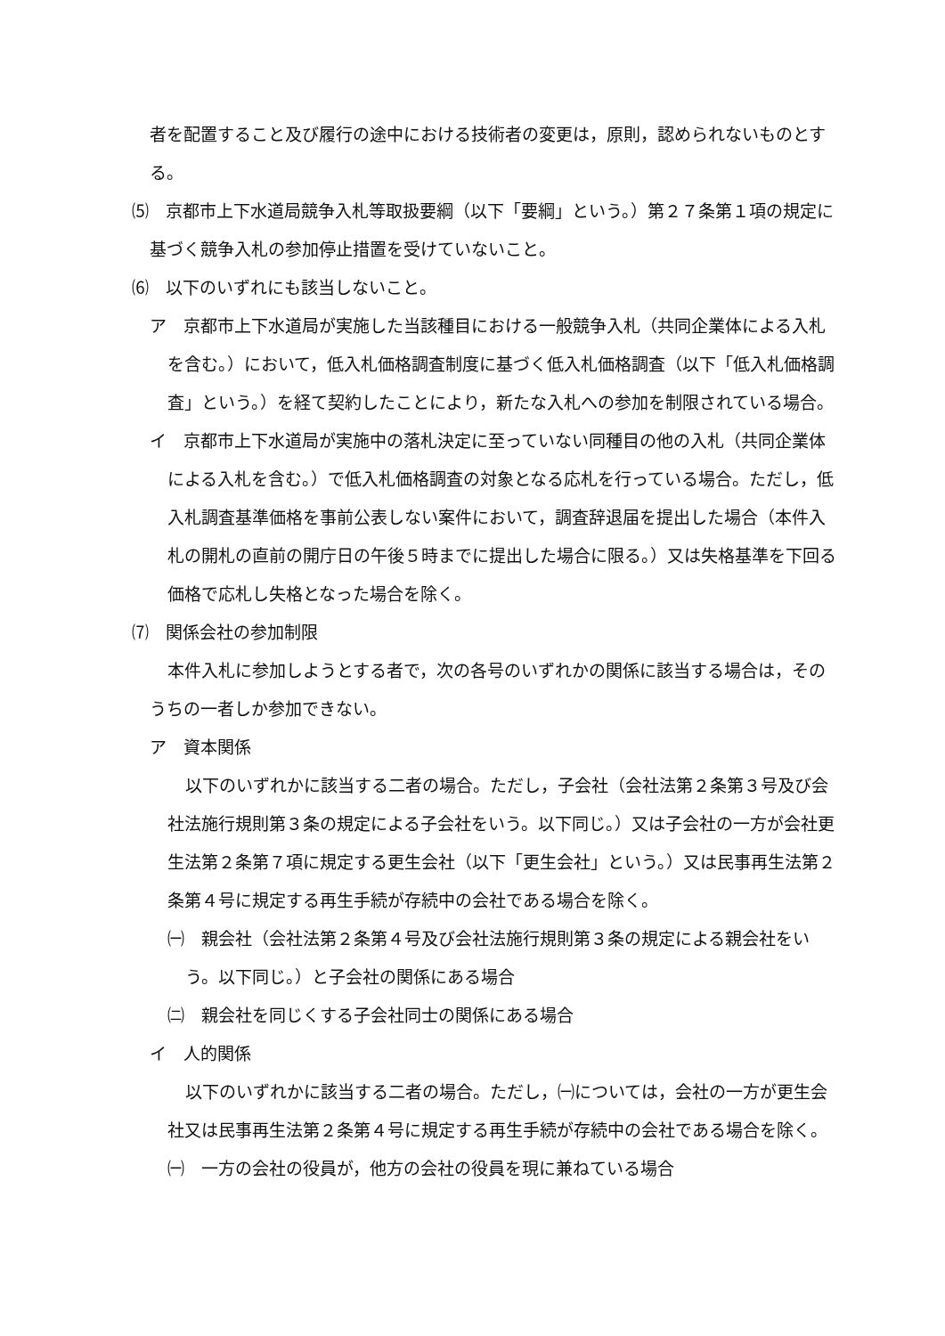者を配置すること及び履行の途中における技術者の変更は，原則，認められないものとする。
⑸　京都市上下水道局競争入札等取扱要綱（以下「要綱」という。）第２７条第１項の規定に基づく競争入札の参加停止措置を受けていないこと。
⑹　以下のいずれにも該当しないこと。
ア　京都市上下水道局が実施した当該種目における一般競争入札（共同企業体による入札を含む。）において，低入札価格調査制度に基づく低入札価格調査（以下「低入札価格調査」という。）を経て契約したことにより，新たな入札への参加を制限されている場合。
イ　京都市上下水道局が実施中の落札決定に至っていない同種目の他の入札（共同企業体による入札を含む。）で低入札価格調査の対象となる応札を行っている場合。ただし，低入札調査基準価格を事前公表しない案件において，調査辞退届を提出した場合（本件入札の開札の直前の開庁日の午後５時までに提出した場合に限る。）又は失格基準を下回る価格で応札し失格となった場合を除く。
⑺　関係会社の参加制限
本件入札に参加しようとする者で，次の各号のいずれかの関係に該当する場合は，そのうちの一者しか参加できない。
ア　資本関係
以下のいずれかに該当する二者の場合。ただし，子会社（会社法第２条第３号及び会社法施行規則第３条の規定による子会社をいう。以下同じ。）又は子会社の一方が会社更生法第２条第７項に規定する更生会社（以下「更生会社」という。）又は民事再生法第２条第４号に規定する再生手続が存続中の会社である場合を除く。
㈠　親会社（会社法第２条第４号及び会社法施行規則第３条の規定による親会社をいう。以下同じ。）と子会社の関係にある場合
㈡　親会社を同じくする子会社同士の関係にある場合
イ　人的関係
以下のいずれかに該当する二者の場合。ただし，㈠については，会社の一方が更生会社又は民事再生法第２条第４号に規定する再生手続が存続中の会社である場合を除く。
㈠　一方の会社の役員が，他方の会社の役員を現に兼ねている場合